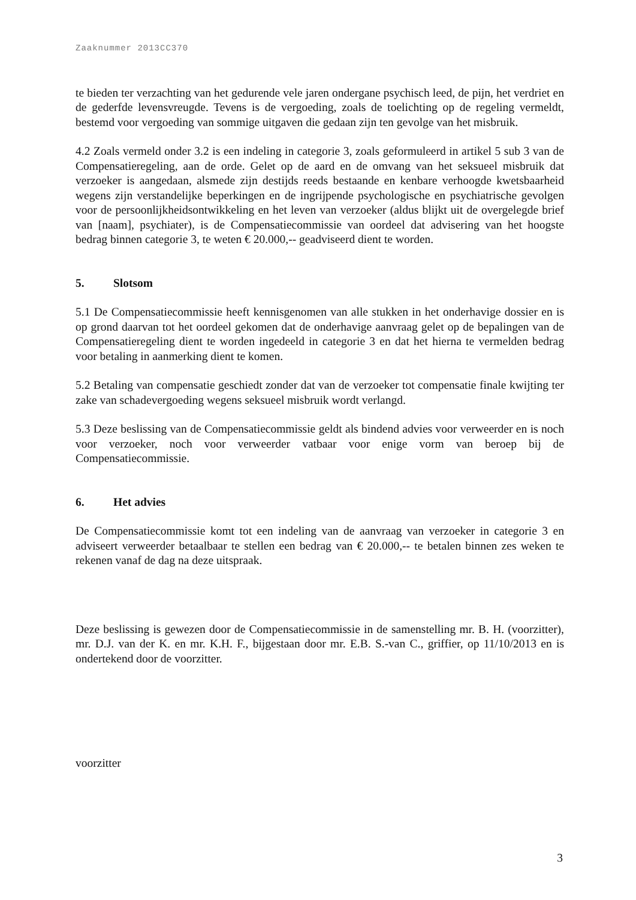Zaaknummer 2013CC370
te bieden ter verzachting van het gedurende vele jaren ondergane psychisch leed, de pijn, het verdriet en de gederfde levensvreugde. Tevens is de vergoeding, zoals de toelichting op de regeling vermeldt, bestemd voor vergoeding van sommige uitgaven die gedaan zijn ten gevolge van het misbruik.
4.2 Zoals vermeld onder 3.2 is een indeling in categorie 3, zoals geformuleerd in artikel 5 sub 3 van de Compensatieregeling, aan de orde. Gelet op de aard en de omvang van het seksueel misbruik dat verzoeker is aangedaan, alsmede zijn destijds reeds bestaande en kenbare verhoogde kwetsbaarheid wegens zijn verstandelijke beperkingen en de ingrijpende psychologische en psychiatrische gevolgen voor de persoonlijkheidsontwikkeling en het leven van verzoeker (aldus blijkt uit de overgelegde brief van [naam], psychiater), is de Compensatiecommissie van oordeel dat advisering van het hoogste bedrag binnen categorie 3, te weten € 20.000,-- geadviseerd dient te worden.
5. Slotsom
5.1 De Compensatiecommissie heeft kennisgenomen van alle stukken in het onderhavige dossier en is op grond daarvan tot het oordeel gekomen dat de onderhavige aanvraag gelet op de bepalingen van de Compensatieregeling dient te worden ingedeeld in categorie 3 en dat het hierna te vermelden bedrag voor betaling in aanmerking dient te komen.
5.2 Betaling van compensatie geschiedt zonder dat van de verzoeker tot compensatie finale kwijting ter zake van schadevergoeding wegens seksueel misbruik wordt verlangd.
5.3 Deze beslissing van de Compensatiecommissie geldt als bindend advies voor verweerder en is noch voor verzoeker, noch voor verweerder vatbaar voor enige vorm van beroep bij de Compensatiecommissie.
6. Het advies
De Compensatiecommissie komt tot een indeling van de aanvraag van verzoeker in categorie 3 en adviseert verweerder betaalbaar te stellen een bedrag van € 20.000,-- te betalen binnen zes weken te rekenen vanaf de dag na deze uitspraak.
Deze beslissing is gewezen door de Compensatiecommissie in de samenstelling mr. B. H. (voorzitter), mr. D.J. van der K. en mr. K.H. F., bijgestaan door mr. E.B. S.-van C., griffier, op 11/10/2013 en is ondertekend door de voorzitter.
voorzitter
3